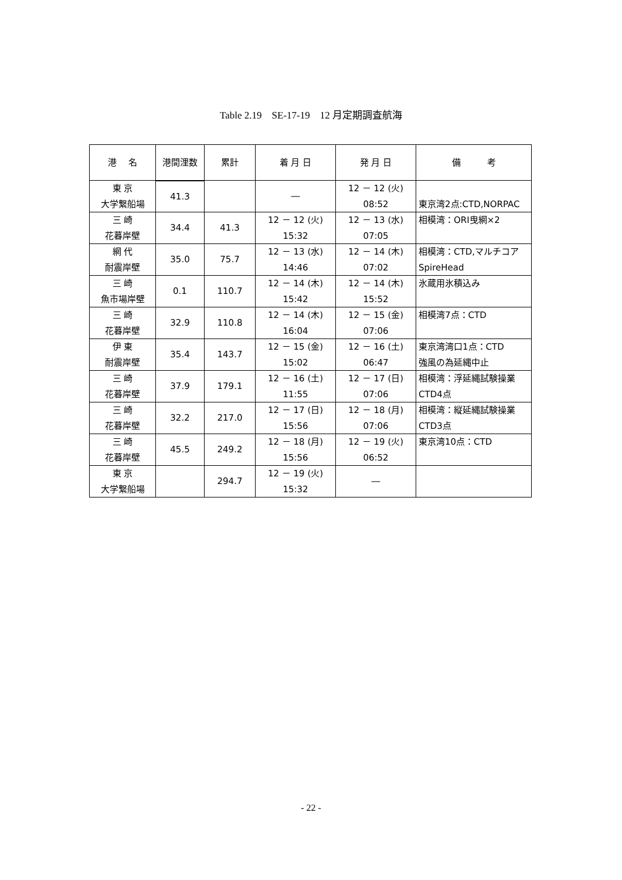Table 2.19　SE-17-19　12 月定期調査航海
| 港 名 | 港間浬数 | 累計 | 着 月 日 | 発 月 日 | 備 考 |
| --- | --- | --- | --- | --- | --- |
| 東 京 大学繋船場 | | | ― | 12 － 12 (火) 08:52 | 東京湾2点:CTD,NORPAC |
| | 41.3 | | | | |
| 三 崎 花暮岸壁 | | 41.3 | 12 － 12 (火) 15:32 | 12 － 13 (水) 07:05 | 相模湾：ORI曳網×2 |
| | 34.4 | | | | |
| 網 代 耐震岸壁 | | 75.7 | 12 － 13 (水) 14:46 | 12 － 14 (木) 07:02 | 相模湾：CTD,マルチコア SpireHead |
| | 35.0 | | | | |
| 三 崎 魚市場岸壁 | | 110.7 | 12 － 14 (木) 15:42 | 12 － 14 (木) 15:52 | 氷蔵用氷積込み |
| | 0.1 | | | | |
| 三 崎 花暮岸壁 | | 110.8 | 12 － 14 (木) 16:04 | 12 － 15 (金) 07:06 | 相模湾7点：CTD |
| | 32.9 | | | | |
| 伊 東 耐震岸壁 | | 143.7 | 12 － 15 (金) 15:02 | 12 － 16 (土) 06:47 | 東京湾湾口1点：CTD 強風の為延縄中止 |
| | 35.4 | | | | |
| 三 崎 花暮岸壁 | | 179.1 | 12 － 16 (土) 11:55 | 12 － 17 (日) 07:06 | 相模湾：浮延縄試験操業 CTD4点 |
| | 37.9 | | | | |
| 三 崎 花暮岸壁 | | 217.0 | 12 － 17 (日) 15:56 | 12 － 18 (月) 07:06 | 相模湾：縦延縄試験操業 CTD3点 |
| | 32.2 | | | | |
| 三 崎 花暮岸壁 | | 249.2 | 12 － 18 (月) 15:56 | 12 － 19 (火) 06:52 | 東京湾10点：CTD |
| | 45.5 | | | | |
| 東 京 大学繋船場 | | 294.7 | 12 － 19 (火) 15:32 | ― | |
- 22 -